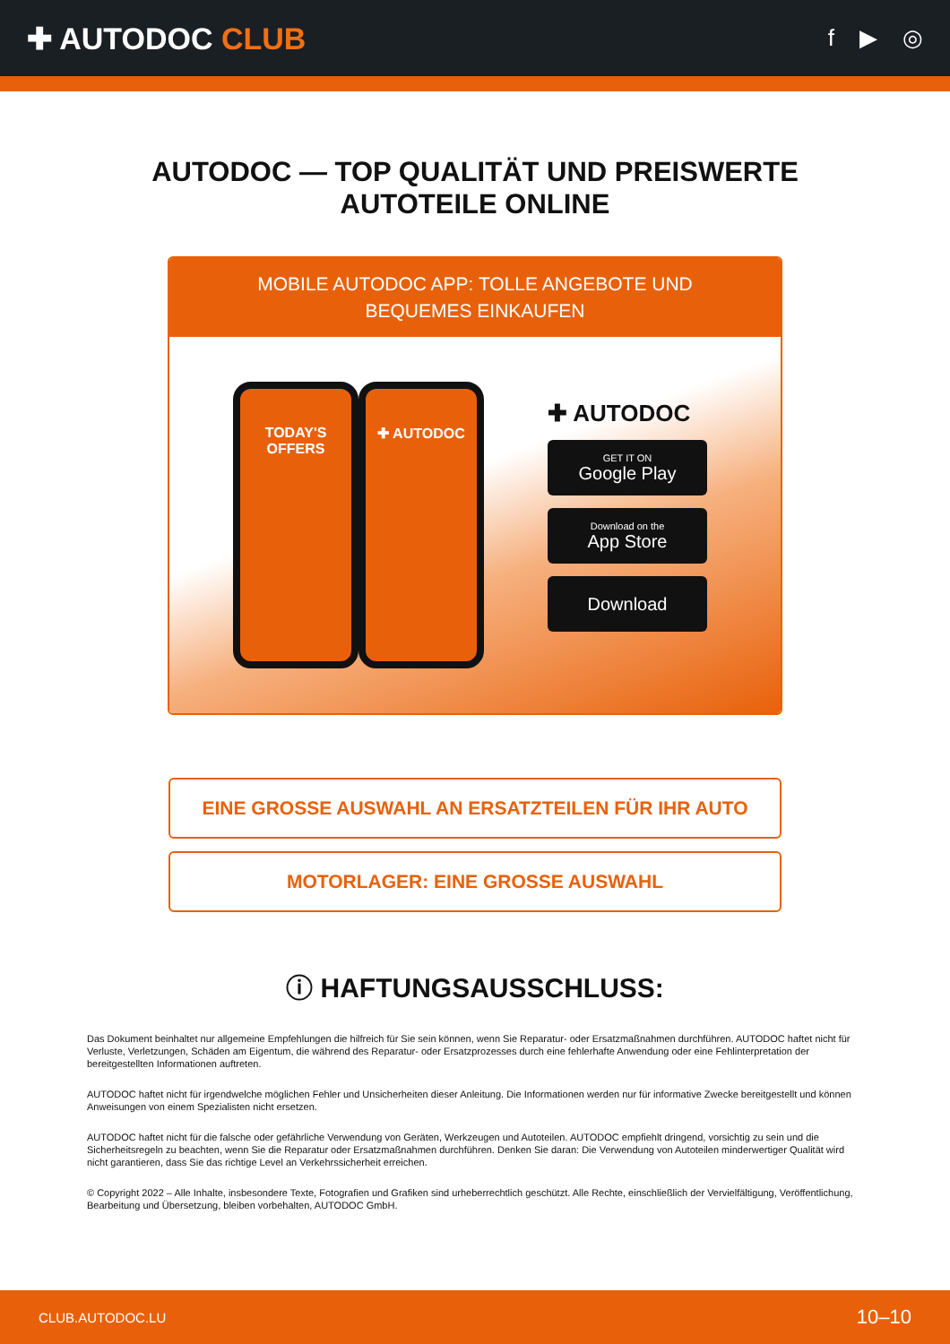✚ AUTODOC CLUB
f ▶ ◎
AUTODOC — TOP QUALITÄT UND PREISWERTE
AUTOTEILE ONLINE
MOBILE AUTODOC APP: TOLLE ANGEBOTE UND BEQUEMES EINKAUFEN
TODAY'S OFFERS ✚ AUTODOC
✚ AUTODOC
GET IT ON
Google Play
Download on the
App Store
Download
EINE GROSSE AUSWAHL AN ERSATZTEILEN FÜR IHR AUTO
MOTORLAGER: EINE GROSSE AUSWAHL
ⓘ HAFTUNGSAUSSCHLUSS:
Das Dokument beinhaltet nur allgemeine Empfehlungen die hilfreich für Sie sein können, wenn Sie Reparatur- oder Ersatzmaßnahmen durchführen. AUTODOC haftet nicht für Verluste, Verletzungen, Schäden am Eigentum, die während des Reparatur- oder Ersatzprozesses durch eine fehlerhafte Anwendung oder eine Fehlinterpretation der bereitgestellten Informationen auftreten.
AUTODOC haftet nicht für irgendwelche möglichen Fehler und Unsicherheiten dieser Anleitung. Die Informationen werden nur für informative Zwecke bereitgestellt und können Anweisungen von einem Spezialisten nicht ersetzen.
AUTODOC haftet nicht für die falsche oder gefährliche Verwendung von Geräten, Werkzeugen und Autoteilen. AUTODOC empfiehlt dringend, vorsichtig zu sein und die Sicherheitsregeln zu beachten, wenn Sie die Reparatur oder Ersatzmaßnahmen durchführen. Denken Sie daran: Die Verwendung von Autoteilen minderwertiger Qualität wird nicht garantieren, dass Sie das richtige Level an Verkehrssicherheit erreichen.
© Copyright 2022 – Alle Inhalte, insbesondere Texte, Fotografien und Grafiken sind urheberrechtlich geschützt. Alle Rechte, einschließlich der Vervielfältigung, Veröffentlichung, Bearbeitung und Übersetzung, bleiben vorbehalten, AUTODOC GmbH.
CLUB.AUTODOC.LU 10–10